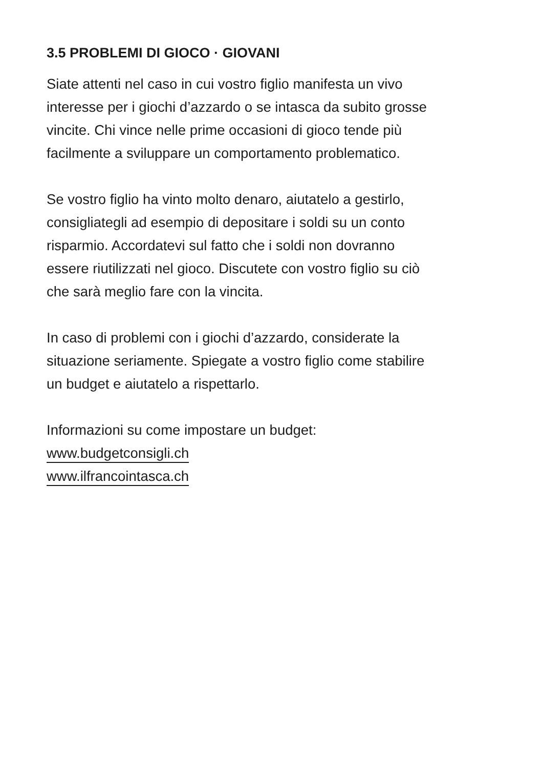3.5 PROBLEMI DI GIOCO · GIOVANI
Siate attenti nel caso in cui vostro figlio manifesta un vivo
interesse per i giochi d’azzardo o se intasca da subito grosse
vincite. Chi vince nelle prime occasioni di gioco tende più
facilmente a sviluppare un comportamento problematico.
Se vostro figlio ha vinto molto denaro, aiutatelo a gestirlo,
consigliategli ad esempio di depositare i soldi su un conto
risparmio. Accordatevi sul fatto che i soldi non dovranno
essere riutilizzati nel gioco. Discutete con vostro figlio su ciò
che sarà meglio fare con la vincita.
In caso di problemi con i giochi d’azzardo, considerate la
situazione seriamente. Spiegate a vostro figlio come stabilire
un budget e aiutatelo a rispettarlo.
Informazioni su come impostare un budget:
www.budgetconsigli.ch
www.ilfrancointasca.ch